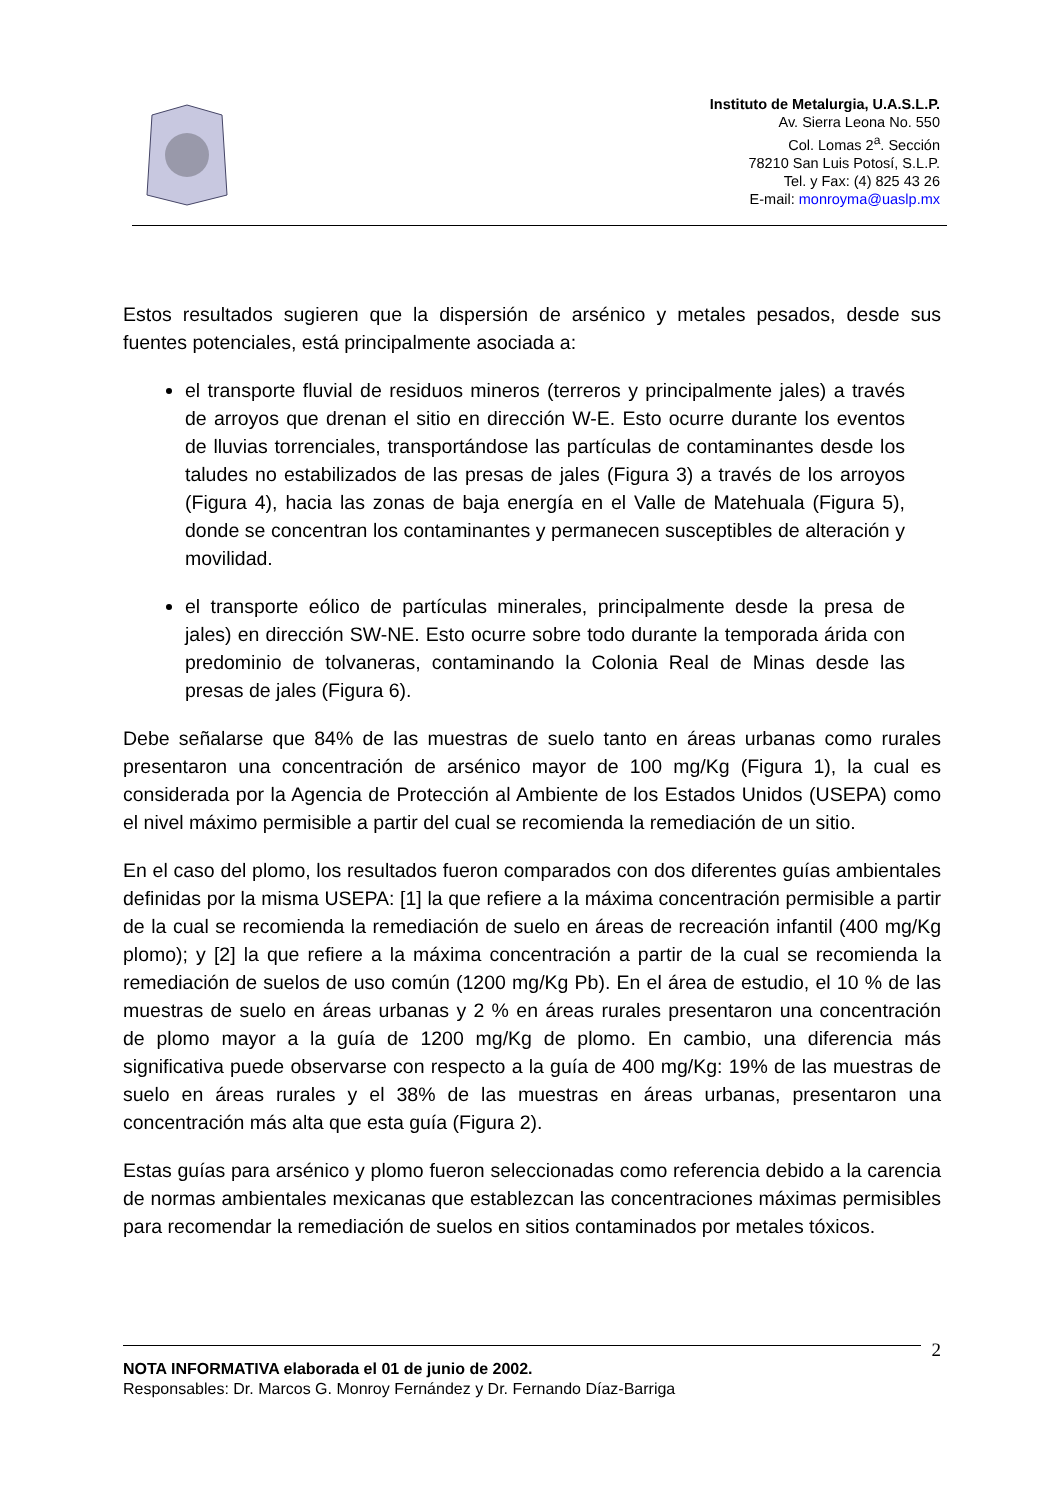Instituto de Metalurgia, U.A.S.L.P.
Av. Sierra Leona No. 550
Col. Lomas 2<sup>a</sup>. Sección
78210 San Luis Potosí, S.L.P.
Tel. y Fax: (4) 825 43 26
E-mail: monroyma@uaslp.mx
Estos resultados sugieren que la dispersión de arsénico y metales pesados, desde sus fuentes potenciales, está principalmente asociada a:
el transporte fluvial de residuos mineros (terreros y principalmente jales) a través de arroyos que drenan el sitio en dirección W-E. Esto ocurre durante los eventos de lluvias torrenciales, transportándose las partículas de contaminantes desde los taludes no estabilizados de las presas de jales (Figura 3) a través de los arroyos (Figura 4), hacia las zonas de baja energía en el Valle de Matehuala (Figura 5), donde se concentran los contaminantes y permanecen susceptibles de alteración y movilidad.
el transporte eólico de partículas minerales, principalmente desde la presa de jales) en dirección SW-NE. Esto ocurre sobre todo durante la temporada árida con predominio de tolvaneras, contaminando la Colonia Real de Minas desde las presas de jales (Figura 6).
Debe señalarse que 84% de las muestras de suelo tanto en áreas urbanas como rurales presentaron una concentración de arsénico mayor de 100 mg/Kg (Figura 1), la cual es considerada por la Agencia de Protección al Ambiente de los Estados Unidos (USEPA) como el nivel máximo permisible a partir del cual se recomienda la remediación de un sitio.
En el caso del plomo, los resultados fueron comparados con dos diferentes guías ambientales definidas por la misma USEPA: [1] la que refiere a la máxima concentración permisible a partir de la cual se recomienda la remediación de suelo en áreas de recreación infantil (400 mg/Kg plomo); y [2] la que refiere a la máxima concentración a partir de la cual se recomienda la remediación de suelos de uso común (1200 mg/Kg Pb). En el área de estudio, el 10 % de las muestras de suelo en áreas urbanas y 2 % en áreas rurales presentaron una concentración de plomo mayor a la guía de 1200 mg/Kg de plomo. En cambio, una diferencia más significativa puede observarse con respecto a la guía de 400 mg/Kg: 19% de las muestras de suelo en áreas rurales y el 38% de las muestras en áreas urbanas, presentaron una concentración más alta que esta guía (Figura 2).
Estas guías para arsénico y plomo fueron seleccionadas como referencia debido a la carencia de normas ambientales mexicanas que establezcan las concentraciones máximas permisibles para recomendar la remediación de suelos en sitios contaminados por metales tóxicos.
2
NOTA INFORMATIVA elaborada el 01 de junio de 2002.
Responsables: Dr. Marcos G. Monroy Fernández y Dr. Fernando Díaz-Barriga